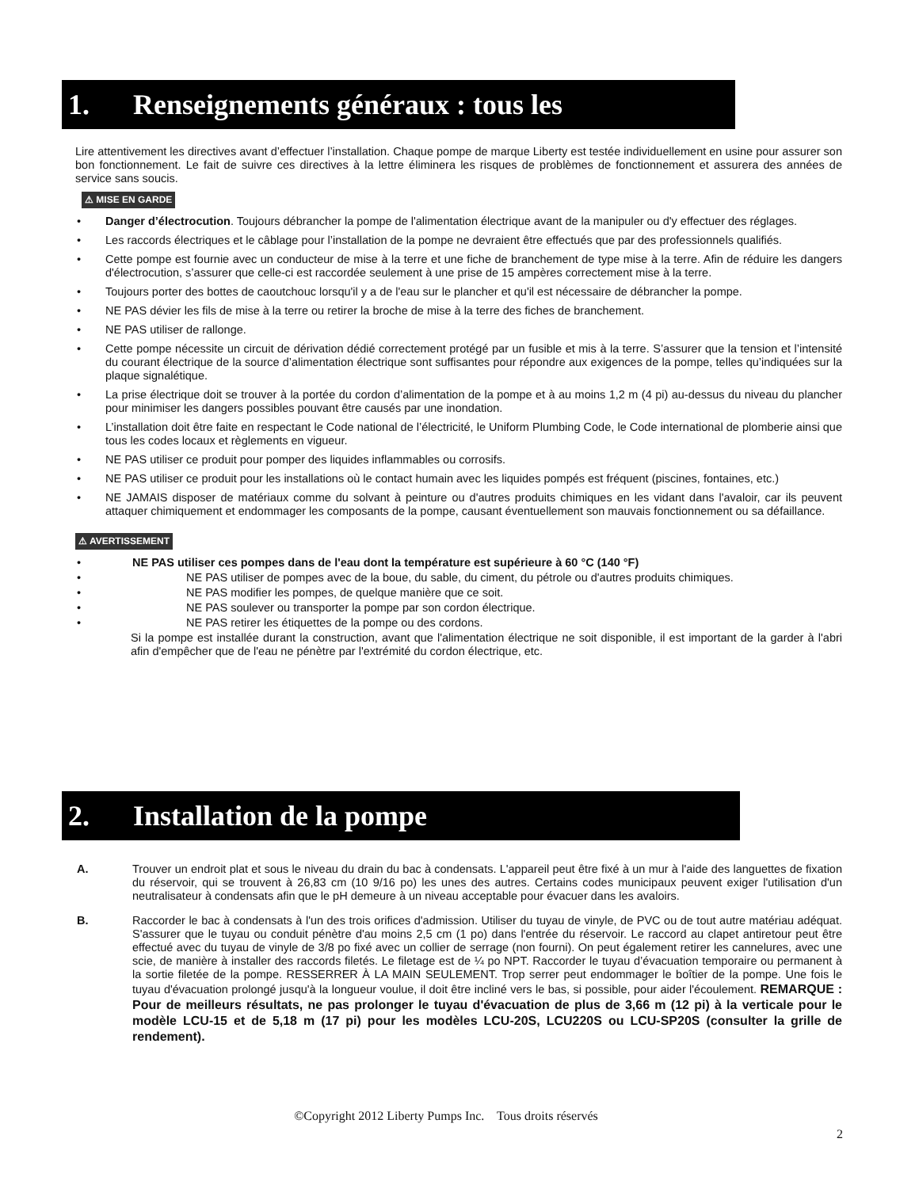1. Renseignements généraux : tous les
Lire attentivement les directives avant d’effectuer l’installation. Chaque pompe de marque Liberty est testée individuellement en usine pour assurer son bon fonctionnement. Le fait de suivre ces directives à la lettre éliminera les risques de problèmes de fonctionnement et assurera des années de service sans soucis.
⚠ MISE EN GARDE
• Danger d’électrocution. Toujours débrancher la pompe de l'alimentation électrique avant de la manipuler ou d'y effectuer des réglages.
• Les raccords électriques et le câblage pour l’installation de la pompe ne devraient être effectués que par des professionnels qualifiés.
• Cette pompe est fournie avec un conducteur de mise à la terre et une fiche de branchement de type mise à la terre. Afin de réduire les dangers d'électrocution, s’assurer que celle-ci est raccordée seulement à une prise de 15 ampères correctement mise à la terre.
• Toujours porter des bottes de caoutchouc lorsqu'il y a de l'eau sur le plancher et qu'il est nécessaire de débrancher la pompe.
• NE PAS dévier les fils de mise à la terre ou retirer la broche de mise à la terre des fiches de branchement.
• NE PAS utiliser de rallonge.
• Cette pompe nécessite un circuit de dérivation dédié correctement protégé par un fusible et mis à la terre. S’assurer que la tension et l’intensité du courant électrique de la source d’alimentation électrique sont suffisantes pour répondre aux exigences de la pompe, telles qu’indiquées sur la plaque signalétique.
• La prise électrique doit se trouver à la portée du cordon d’alimentation de la pompe et à au moins 1,2 m (4 pi) au-dessus du niveau du plancher pour minimiser les dangers possibles pouvant être causés par une inondation.
• L’installation doit être faite en respectant le Code national de l’électricité, le Uniform Plumbing Code, le Code international de plomberie ainsi que tous les codes locaux et règlements en vigueur.
• NE PAS utiliser ce produit pour pomper des liquides inflammables ou corrosifs.
• NE PAS utiliser ce produit pour les installations où le contact humain avec les liquides pompés est fréquent (piscines, fontaines, etc.)
• NE JAMAIS disposer de matériaux comme du solvant à peinture ou d'autres produits chimiques en les vidant dans l'avaloir, car ils peuvent attaquer chimiquement et endommager les composants de la pompe, causant éventuellement son mauvais fonctionnement ou sa défaillance.
⚠ AVERTISSEMENT
• NE PAS utiliser ces pompes dans de l'eau dont la température est supérieure à 60 °C (140 °F)
• NE PAS utiliser de pompes avec de la boue, du sable, du ciment, du pétrole ou d'autres produits chimiques.
• NE PAS modifier les pompes, de quelque manière que ce soit.
• NE PAS soulever ou transporter la pompe par son cordon électrique.
• NE PAS retirer les étiquettes de la pompe ou des cordons.
Si la pompe est installée durant la construction, avant que l'alimentation électrique ne soit disponible, il est important de la garder à l'abri afin d'empêcher que de l'eau ne pénètre par l'extrémité du cordon électrique, etc.
2. Installation de la pompe
A. Trouver un endroit plat et sous le niveau du drain du bac à condensats. L'appareil peut être fixé à un mur à l'aide des languettes de fixation du réservoir, qui se trouvent à 26,83 cm (10 9/16 po) les unes des autres. Certains codes municipaux peuvent exiger l'utilisation d'un neutralisateur à condensats afin que le pH demeure à un niveau acceptable pour évacuer dans les avaloirs.
B. Raccorder le bac à condensats à l'un des trois orifices d'admission. Utiliser du tuyau de vinyle, de PVC ou de tout autre matériau adéquat. S'assurer que le tuyau ou conduit pénètre d'au moins 2,5 cm (1 po) dans l'entrée du réservoir. Le raccord au clapet antiretour peut être effectué avec du tuyau de vinyle de 3/8 po fixé avec un collier de serrage (non fourni). On peut également retirer les cannelures, avec une scie, de manière à installer des raccords filetés. Le filetage est de ¼ po NPT. Raccorder le tuyau d’évacuation temporaire ou permanent à la sortie filetée de la pompe. RESSERRER À LA MAIN SEULEMENT. Trop serrer peut endommager le boîtier de la pompe. Une fois le tuyau d'évacuation prolongé jusqu'à la longueur voulue, il doit être incliné vers le bas, si possible, pour aider l'écoulement. REMARQUE : Pour de meilleurs résultats, ne pas prolonger le tuyau d'évacuation de plus de 3,66 m (12 pi) à la verticale pour le modèle LCU-15 et de 5,18 m (17 pi) pour les modèles LCU-20S, LCU220S ou LCU-SP20S (consulter la grille de rendement).
©Copyright 2012 Liberty Pumps Inc. Tous droits réservés
2